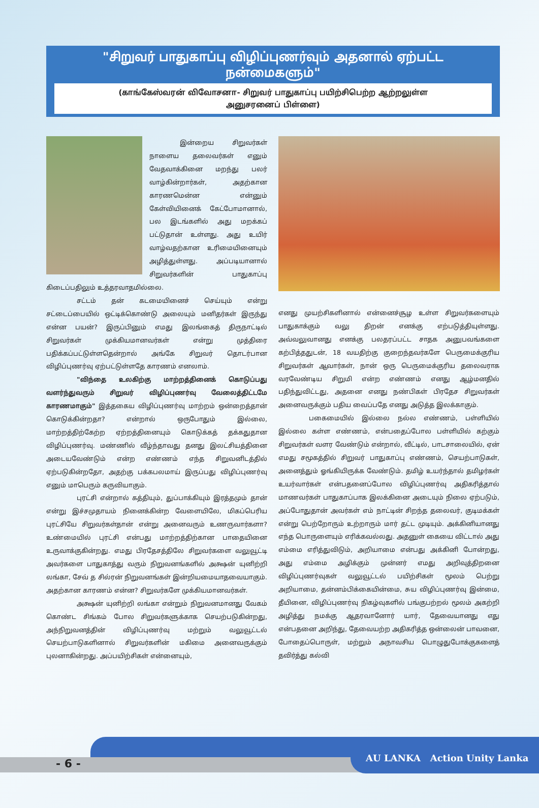"சிறுவர் பாதுகாப்பு விழிப்புணர்வும் அதனால் ஏற்பட்ட நன்மைகளும்"
(காங்கேஸ்வரன் விவோசனா- சிறுவர் பாதுகாப்பு பயிற்சிபெற்ற ஆற்றலுள்ள
அனுசரனைப் பிள்ளை)
இன்றைய சிறுவர்கள் நாளைய தலைவர்கள் எனும் வேதவாக்கினை மறந்து பலர் வாழ்கின்றார்கள், அதற்கான காரணமென்ன என்னும் கேள்வியினைக் கேட்போமானால், பல இடங்களில் அது மறக்கப் பட்டுதான் உள்ளது. அது உயிர் வாழ்வதற்கான உரிமையினையும் அழித்துள்ளது. அப்படியானால் சிறுவர்களின் பாதுகாப்பு கிடைப்பதிலும் உத்தரவாதமில்லை.
சட்டம் தன் கடமையினைச் செய்யும் என்று சட்டைப்பையில் ஒட்டிக்கொண்டு அலையும் மனிதர்கள் இருந்து என்ன பயன்? இருப்பினும் எமது இலங்கைத் திருநாட்டில் சிறுவர்கள் முக்கியமானவர்கள் என்று முத்திரை பதிக்கப்பட்டுள்ளதென்றால் அங்கே சிறுவர் தொடர்பான விழிப்புணர்வு ஏற்பட்டுள்ளதே காரணம் எனலாம்.
"விந்தை உலகிற்கு மாற்றத்தினைக் கொடுப்பது வளர்ந்துவரும் சிறுவர் விழிப்புணர்வு வேலைத்திட்டமே காரணமாகும்" இத்தகைய விழிப்புணர்வு மாற்றம் ஒன்றைத்தான் கொடுக்கின்றதா? என்றால் ஒருபோதும் இல்லை, மாற்றத்திற்கேற்ற ஏற்றத்தினையும் கொடுக்கத் தக்கதுதான விழிப்புணர்வு. மண்ணில் வீழ்ந்தாவது தனது இலட்சியத்தினை அடையவேண்டும் என்ற எண்ணம் எந்த சிறுவனிடத்தில் ஏற்படுகின்றதோ, அதற்கு பக்கபலமாய் இருப்பது விழிப்புணர்வு எனும் மாபெரும் கருவியாகும்.
புரட்சி என்றால் கத்தியும், துப்பாக்கியும் இரத்தமும் தான் என்று இச்சமுதாயம் நினைக்கின்ற வேளையிலே, மிகப்பெரிய புரட்சியே சிறுவர்கள்தான் என்று அனைவரும் உணருவார்களா? உண்மையில் புரட்சி என்பது மாற்றத்திற்கான பாதையினை உருவாக்குகின்றது. எமது பிரதேசத்திலே சிறுவர்களை வலுவூட்டி அவர்களை பாதுகாத்து வரும் நிறுவனங்களில் அக்ஷன் யுனிற்றி லங்கா, சேவ் த சில்ரன் நிறுவனங்கள் இன்றியமையாதவையாகும். அதற்கான காரணம் என்ன? சிறுவர்களே முக்கியமானவர்கள்.
அக்ஷன் யுனிற்றி லங்கா என்றும் நிறுவனமானது வேகம் கொண்ட சிங்கம் போல சிறுவர்களுக்காக செயற்படுகின்றது, அந்நிறுவனத்தின் விழிப்புணர்வு மற்றும் வலுவூட்டல் செயற்பாடுகளினால் சிறுவர்களின் மகிமை அனைவருக்கும் புலனாகின்றது. அப்பயிற்சிகள் என்னையும்,
எனது முயற்சிகளினால் என்னைச்சூழ உள்ள சிறுவர்களையும் பாதுகாக்கும் வலு திறன் எனக்கு எற்படுத்தியுள்ளது. அவ்வலுவானது எனக்கு பலதரப்பட்ட சாதக அனுபவங்களை கற்பித்ததுடன், 18 வயதிற்கு குறைந்தவர்களே பெருமைக்குரிய சிறுவர்கள் ஆவார்கள், நான் ஒரு பெருமைக்குரிய தலைவராக வரவேண்டிய சிறுமி என்ற எண்ணம் எனது ஆழ்மனதில் பதிந்துவிட்டது, அதனை எனது நண்பிகள் பிரதேச சிறுவர்கள் அனைவருக்கும் பதிய வைப்பதே எனது அடுத்த இலக்காகும்.
பகைமையில் இல்லை நல்ல எண்ணம், பள்ளியில் இல்லை கள்ள எண்ணம், என்பதைப்போல பள்ளியில் கற்கும் சிறுவர்கள் வளர வேண்டும் என்றால், வீட்டில், பாடசாலையில், ஏன் எமது சமூகத்தில் சிறுவர் பாதுகாப்பு எண்ணம், செயற்பாடுகள், அனைத்தும் ஓங்கியிருக்க வேண்டும். தமிழ் உயர்ந்தால் தமிழர்கள் உயர்வார்கள் என்பதனைப்போல விழிப்புணர்வு அதிகரித்தால் மாணவர்கள் பாதுகாப்பாக இலக்கினை அடையும் நிலை ஏற்படும், அப்போதுதான் அவர்கள் எம் நாட்டின் சிறந்த தலைவர், குடிமக்கள் என்று பெற்றோரும் உற்றாரும் மார் தட்ட முடியும். அக்கினியானது எந்த பொருளையும் எரிக்கவல்லது. அதனுள் கையை விட்டால் அது எம்மை எரித்துவிடும், அறியாமை என்பது அக்கினி போன்றது, அது எம்மை அழிக்கும் முன்னர் எமது அறிவுத்திறனை விழிப்புணர்வுகள் வலுவூட்டல் பயிற்சிகள் மூலம் பெற்று அறியாமை, தன்னம்பிக்கையின்மை, சுய விழிப்புணர்வு இன்மை, தீயினை, விழிப்புணர்வு நிகழ்வுகளில் பங்குபற்றல் மூலம் அகற்றி அழித்து நமக்கு ஆதரவானோர் யார், தேவையானது எது என்பதனை அறிந்து, தேவையற்ற அதிகரித்த ஒன்லைன் பாவனை, போதைப்பொருள், மற்றும் அநாவசிய பொழுதுபோக்குகளைத் தவிர்த்து கல்வி
- 6 -
AU LANKA Action Unity Lanka